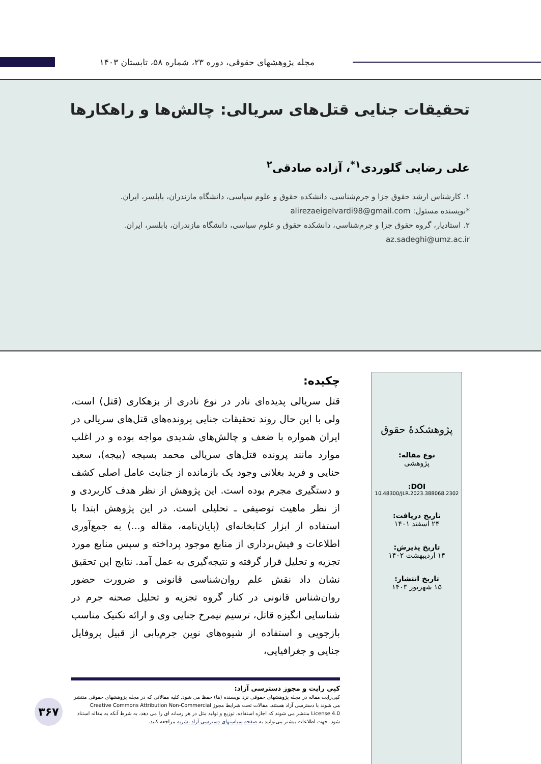مجله پژوهشهای حقوقی، دوره ۲۳، شماره ۵۸، تابستان ۱۴۰۳
تحقیقات جنایی قتل‌های سریالی: چالش‌ها و راهکارها
علی رضایی گلوردی<sup>۱*</sup>، آزاده صادقی<sup>۲</sup>
۱. کارشناس ارشد حقوق جزا و جرم‌شناسی، دانشکده حقوق و علوم سیاسی، دانشگاه مازندران، بابلسر، ایران.
*نویسنده مسئول: alirezaeigelvardi98@gmail.com
۲. استادیار، گروه حقوق جزا و جرم‌شناسی، دانشکده حقوق و علوم سیاسی، دانشگاه مازندران، بابلسر، ایران.
az.sadeghi@umz.ac.ir
پژوهشکدهٔ حقوق
نوع مقاله:
پژوهشی
DOI:
10.48300/JLR.2023.388068.2302
تاریخ دریافت:
۲۴ اسفند ۱۴۰۱
تاریخ پذیرش:
۱۴ اردیبهشت ۱۴۰۲
تاریخ انتشار:
۱۵ شهریور ۱۴۰۳
چکیده:
قتل سریالی پدیده‌ای نادر در نوع نادری از بزهکاری (قتل) است، ولی با این حال روند تحقیقات جنایی پرونده‌های قتل‌های سریالی در ایران همواره با ضعف و چالش‌های شدیدی مواجه بوده و در اغلب موارد مانند پرونده قتل‌های سریالی محمد بسیجه (بیجه)، سعید حنایی و فرید بغلانی وجود یک بازمانده از جنایت عامل اصلی کشف و دستگیری مجرم بوده است. این پژوهش از نظر هدف کاربردی و از نظر ماهیت توصیفی ـ تحلیلی است. در این پژوهش ابتدا با استفاده از ابزار کتابخانه‌ای (پایان‌نامه، مقاله و...) به جمع‌آوری اطلاعات و فیش‌برداری از منابع موجود پرداخته و سپس منابع مورد تجزیه و تحلیل قرار گرفته و نتیجه‌گیری به عمل آمد. نتایج این تحقیق نشان داد نقش علم روان‌شناسی قانونی و ضرورت حضور روان‌شناس قانونی در کنار گروه تجزیه و تحلیل صحنه جرم در شناسایی انگیزه قاتل، ترسیم نیمرخ جنایی وی و ارائه تکنیک مناسب بازجویی و استفاده از شیوه‌های نوین جرم‌یابی از قبیل پروفایل جنایی و جغرافیایی،
کپی رایت و مجوز دسترسی آزاد:
کپی‌رایت مقاله در مجله پژوهشهای حقوقی نزد نویسنده (ها) حفظ می شود. کلیه مقالاتی که در مجله پژوهشهای حقوقی منتشر می شوند با دسترسی آزاد هستند. مقالات تحت شرایط مجوز Creative Commons Attribution Non-Commercial License 4.0 منتشر می شوند که اجازه استفاده، توزیع و تولید مثل در هر رسانه ای را می دهد، به شرط آنکه به مقاله استناد شود. جهت اطلاعات بیشتر می‌توانید به صفحه سیاستهای دسترسی آزاد نشریه مراجعه کنید.
۳۶۷